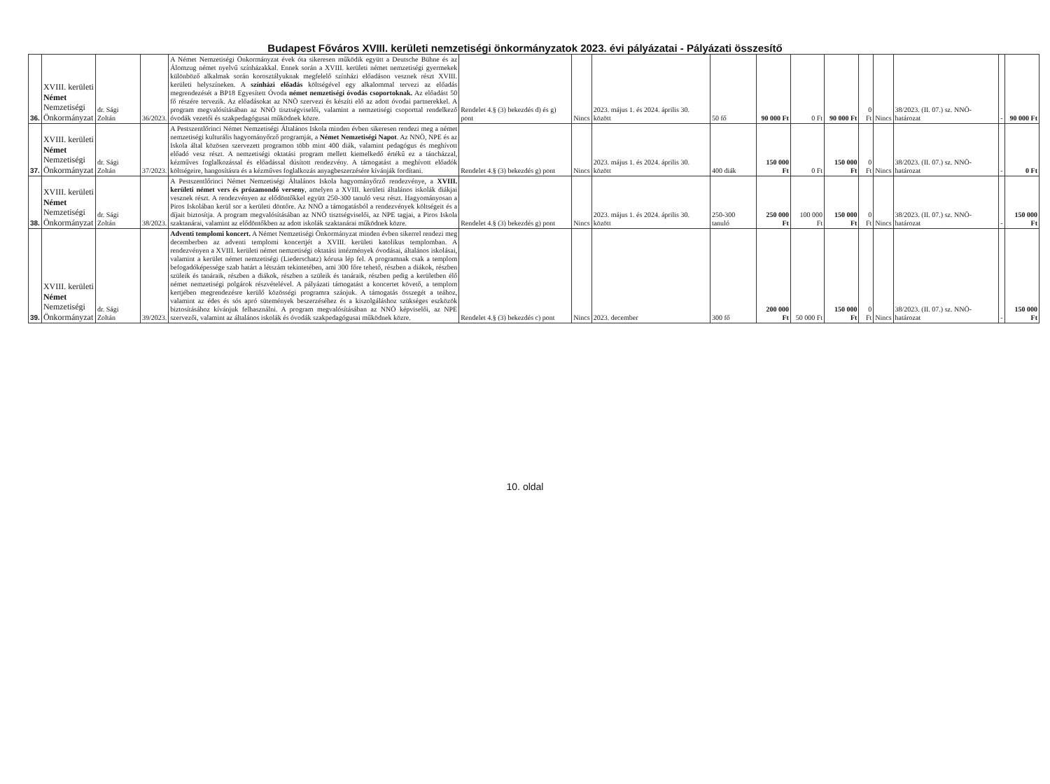Budapest Főváros XVIII. kerületi nemzetiségi önkormányzatok 2023. évi pályázatai - Pályázati összesítő
| 36. | XVIII. kerületi Német Nemzetiségi Önkormányzat | dr. Sági Zoltán | 36/2023. | A Német Nemzetiségi Önkormányzat évek óta sikeresen működik együtt a Deutsche Bühne és az Álomzug német nyelvű színházakkal. Ennek során a XVIII. kerületi német nemzetiségi gyermekek különböző alkalmak során korosztályuknak megfelelő színházi előadáson vesznek részt XVIII. kerületi helyszíneken. A színházi előadás költségével egy alkalommal tervezi az előadás megrendezését a BP18 Egyesített Óvoda német nemzetiségi óvodás csoportoknak. Az előadást 50 fő részére tervezik. Az előadásokat az NNÖ szervezi és készíti elő az adott óvodai partnerekkel. A program megvalósításában az NNÖ tisztségviselői, valamint a nemzetiségi csoporttal rendelkező óvodák vezetői és szakpedagógusai működnek közre. | Rendelet 4.§ (3) bekezdés d) és g) pont | Nincs | 2023. május 1. és 2024. április 30. között | 50 fő | 90 000 Ft | 0 Ft | 90 000 Ft | 0 Ft | Nincs | 38/2023. (II. 07.) sz. NNÖ-határozat | - | 90 000 Ft |
| 37. | XVIII. kerületi Német Nemzetiségi Önkormányzat | dr. Sági Zoltán | 37/2023. | A Pestszentlőrinci Német Nemzetiségi Általános Iskola minden évben sikeresen rendezi meg a német nemzetiségi kulturális hagyományőrző programját, a Német Nemzetiségi Napot . Az NNÖ, NPE és az Iskola által közösen szervezett programon több mint 400 diák, valamint pedagógus és meghívott előadó vesz részt. A nemzetiségi oktatási program mellett kiemelkedő értékű ez a táncházzal, kézműves foglalkozással és előadással dúsított rendezvény. A támogatást a meghívott előadók költségeire, hangosításra és a kézműves foglalkozás anyagbeszerzésére kívánják fordítani. | Rendelet 4.§ (3) bekezdés g) pont | Nincs | 2023. május 1. és 2024. április 30. között | 400 diák | 150 000 Ft | 0 Ft | 150 000 Ft | 0 Ft | Nincs | 38/2023. (II. 07.) sz. NNÖ-határozat | - | 0 Ft |
| 38. | XVIII. kerületi Német Nemzetiségi Önkormányzat | dr. Sági Zoltán | 38/2023. | A Pestszentlőrinci Német Nemzetiségi Általános Iskola hagyományőrző rendezvénye, a XVIII. kerületi német vers és prózamondó verseny , amelyen a XVIII. kerületi általános iskolák diákjai vesznek részt. A rendezvényen az elődöntőkkel együtt 250-300 tanuló vesz részt. Hagyományosan a Piros Iskolában kerül sor a kerületi döntőre. Az NNÖ a támogatásból a rendezvények költségeit és a díjait biztosítja. A program megvalósításában az NNÖ tisztségviselői, az NPE tagjai, a Piros Iskola szaktanárai, valamint az elődöntőkben az adott iskolák szaktanárai működnek közre. | Rendelet 4.§ (3) bekezdés g) pont | Nincs | 2023. május 1. és 2024. április 30. között | 250-300 tanuló | 250 000 Ft | 100 000 Ft | 150 000 Ft | 0 Ft | Nincs | 38/2023. (II. 07.) sz. NNÖ-határozat | - | 150 000 Ft |
| 39. | XVIII. kerületi Német Nemzetiségi Önkormányzat | dr. Sági Zoltán | 39/2023. | Adventi templomi koncert. A Német Nemzetiségi Önkormányzat minden évben sikerrel rendezi meg decemberben az adventi templomi koncertjét a XVIII. kerületi katolikus templomban. A rendezvényen a XVIII. kerületi német nemzetiségi oktatási intézmények óvodásai, általános iskolásai, valamint a kerület német nemzetiségi (Liederschatz) kórusa lép fel. A programnak csak a templom befogadóképessége szab határt a létszám tekintetében, ami 300 főre tehető, részben a diákok, részben szüleik és tanáraik, részben a diákok, részben a szüleik és tanáraik, részben pedig a kerületben élő német nemzetiségi polgárok részvételével. A pályázati támogatást a koncertet követő, a templom kertjében megrendezésre kerülő közösségi programra szánjuk. A támogatás összegét a teához, valamint az édes és sós apró sütemények beszerzéséhez és a kiszolgáláshoz szükséges eszközök biztosításához kívánjuk felhasználni. A program megvalósításában az NNÖ képviselői, az NPE szervezői, valamint az általános iskolák és óvodák szakpedagógusai működnek közre. | Rendelet 4.§ (3) bekezdés c) pont | Nincs | 2023. december | 300 fő | 200 000 Ft | 50 000 Ft | 150 000 Ft | 0 Ft | Nincs | 38/2023. (II. 07.) sz. NNÖ-határozat | - | 150 000 Ft |
10. oldal